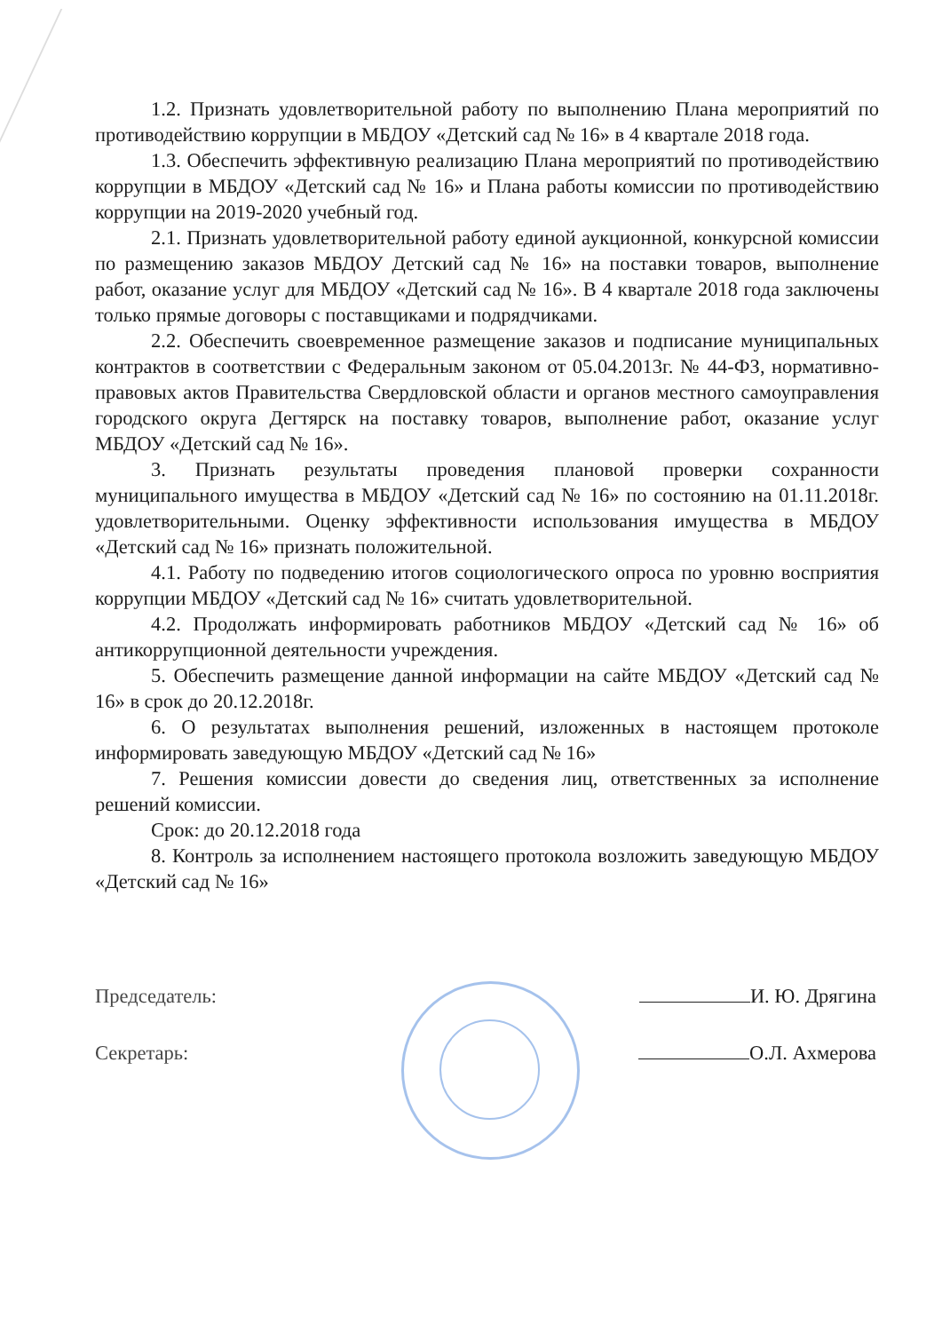1.2. Признать удовлетворительной работу по выполнению Плана мероприятий по противодействию коррупции в МБДОУ «Детский сад № 16» в 4 квартале 2018 года.
1.3. Обеспечить эффективную реализацию Плана мероприятий по противодействию коррупции в МБДОУ «Детский сад № 16» и Плана работы комиссии по противодействию коррупции на 2019-2020 учебный год.
2.1. Признать удовлетворительной работу единой аукционной, конкурсной комиссии по размещению заказов МБДОУ Детский сад № 16» на поставки товаров, выполнение работ, оказание услуг для МБДОУ «Детский сад № 16». В 4 квартале 2018 года заключены только прямые договоры с поставщиками и подрядчиками.
2.2. Обеспечить своевременное размещение заказов и подписание муниципальных контрактов в соответствии с Федеральным законом от 05.04.2013г. № 44-ФЗ, нормативно-правовых актов Правительства Свердловской области и органов местного самоуправления городского округа Дегтярск на поставку товаров, выполнение работ, оказание услуг МБДОУ «Детский сад № 16».
3. Признать результаты проведения плановой проверки сохранности муниципального имущества в МБДОУ «Детский сад № 16» по состоянию на 01.11.2018г. удовлетворительными. Оценку эффективности использования имущества в МБДОУ «Детский сад № 16» признать положительной.
4.1. Работу по подведению итогов социологического опроса по уровню восприятия коррупции МБДОУ «Детский сад № 16» считать удовлетворительной.
4.2. Продолжать информировать работников МБДОУ «Детский сад № 16» об антикоррупционной деятельности учреждения.
5. Обеспечить размещение данной информации на сайте МБДОУ «Детский сад № 16» в срок до 20.12.2018г.
6. О результатах выполнения решений, изложенных в настоящем протоколе информировать заведующую МБДОУ «Детский сад № 16»
7. Решения комиссии довести до сведения лиц, ответственных за исполнение решений комиссии.
Срок: до 20.12.2018 года
8. Контроль за исполнением настоящего протокола возложить заведующую МБДОУ «Детский сад № 16»
Председатель: И. Ю. Дрягина
Секретарь: О.Л. Ахмерова